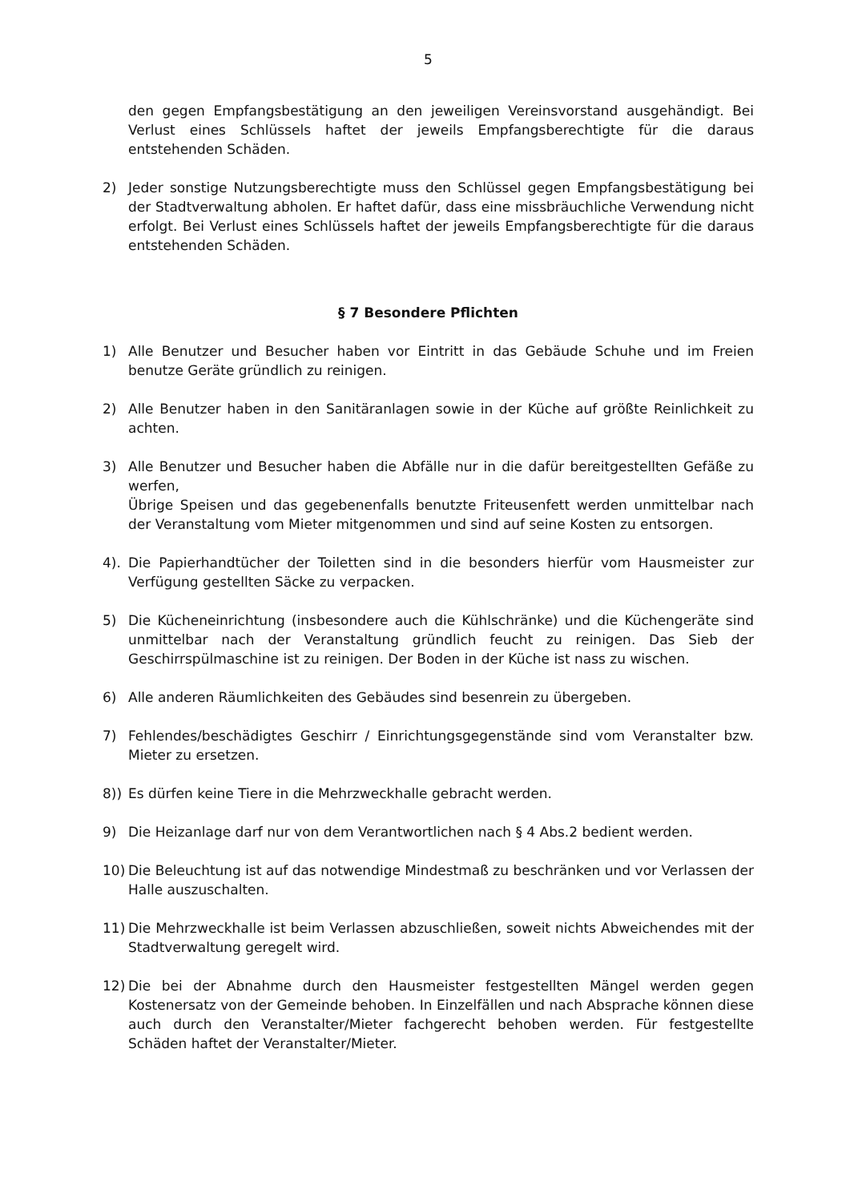5
den gegen Empfangsbestätigung an den jeweiligen Vereinsvorstand ausgehändigt. Bei Verlust eines Schlüssels haftet der jeweils Empfangsberechtigte für die daraus entstehenden Schäden.
2) Jeder sonstige Nutzungsberechtigte muss den Schlüssel gegen Empfangsbestätigung bei der Stadtverwaltung abholen. Er haftet dafür, dass eine missbräuchliche Verwendung nicht erfolgt. Bei Verlust eines Schlüssels haftet der jeweils Empfangsberechtigte für die daraus entstehenden Schäden.
§ 7 Besondere Pflichten
1) Alle Benutzer und Besucher haben vor Eintritt in das Gebäude Schuhe und im Freien benutze Geräte gründlich zu reinigen.
2) Alle Benutzer haben in den Sanitäranlagen sowie in der Küche auf größte Reinlichkeit zu achten.
3) Alle Benutzer und Besucher haben die Abfälle nur in die dafür bereitgestellten Gefäße zu werfen,
Übrige Speisen und das gegebenenfalls benutzte Friteusenfett werden unmittelbar nach der Veranstaltung vom Mieter mitgenommen und sind auf seine Kosten zu entsorgen.
4). Die Papierhandtücher der Toiletten sind in die besonders hierfür vom Hausmeister zur Verfügung gestellten Säcke zu verpacken.
5) Die Kücheneinrichtung (insbesondere auch die Kühlschränke) und die Küchengeräte sind unmittelbar nach der Veranstaltung gründlich feucht zu reinigen. Das Sieb der Geschirrspülmaschine ist zu reinigen. Der Boden in der Küche ist nass zu wischen.
6) Alle anderen Räumlichkeiten des Gebäudes sind besenrein zu übergeben.
7) Fehlendes/beschädigtes Geschirr / Einrichtungsgegenstände sind vom Veranstalter bzw. Mieter zu ersetzen.
8)) Es dürfen keine Tiere in die Mehrzweckhalle gebracht werden.
9) Die Heizanlage darf nur von dem Verantwortlichen nach § 4 Abs.2 bedient werden.
10) Die Beleuchtung ist auf das notwendige Mindestmaß zu beschränken und vor Verlassen der Halle auszuschalten.
11) Die Mehrzweckhalle ist beim Verlassen abzuschließen, soweit nichts Abweichendes mit der Stadtverwaltung geregelt wird.
12) Die bei der Abnahme durch den Hausmeister festgestellten Mängel werden gegen Kostenersatz von der Gemeinde behoben. In Einzelfällen und nach Absprache können diese auch durch den Veranstalter/Mieter fachgerecht behoben werden. Für festgestellte Schäden haftet der Veranstalter/Mieter.